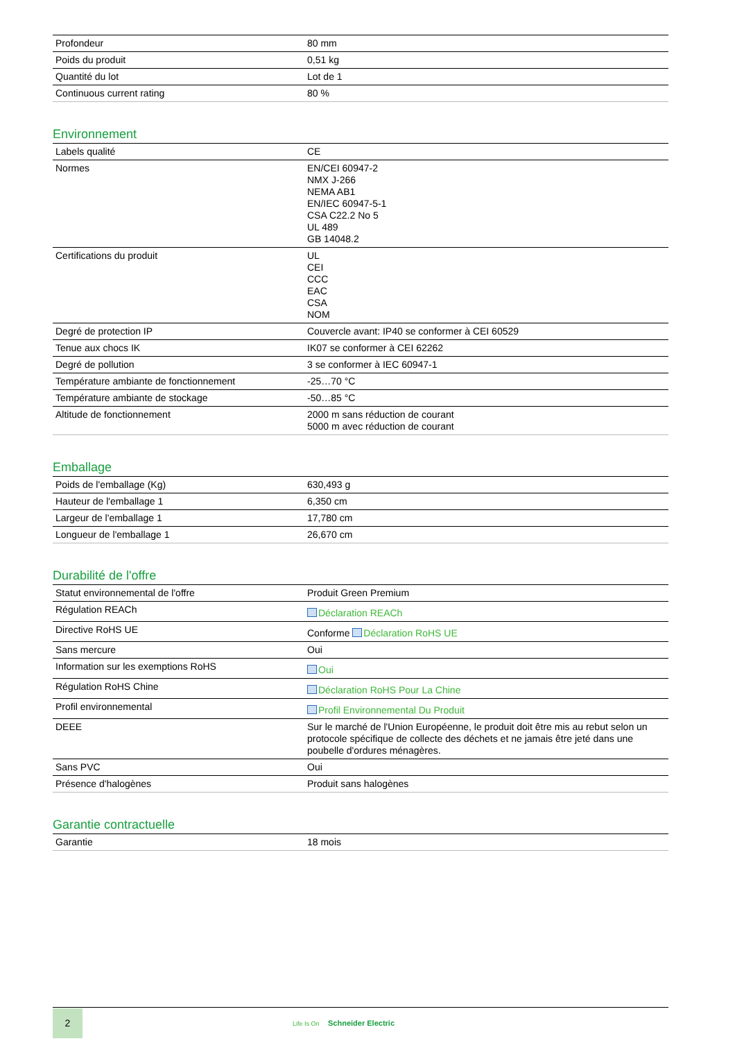| Profondeur | 80 mm |
| Poids du produit | 0,51 kg |
| Quantité du lot | Lot de 1 |
| Continuous current rating | 80 % |
Environnement
| Labels qualité | CE |
| Normes | EN/CEI 60947-2 NMX J-266 NEMA AB1 EN/IEC 60947-5-1 CSA C22.2 No 5 UL 489 GB 14048.2 |
| Certifications du produit | UL CEI CCC EAC CSA NOM |
| Degré de protection IP | Couvercle avant: IP40 se conformer à CEI 60529 |
| Tenue aux chocs IK | IK07 se conformer à CEI 62262 |
| Degré de pollution | 3 se conformer à IEC 60947-1 |
| Température ambiante de fonctionnement | -25…70 °C |
| Température ambiante de stockage | -50…85 °C |
| Altitude de fonctionnement | 2000 m sans réduction de courant 5000 m avec réduction de courant |
Emballage
| Poids de l'emballage (Kg) | 630,493 g |
| Hauteur de l'emballage 1 | 6,350 cm |
| Largeur de l'emballage 1 | 17,780 cm |
| Longueur de l'emballage 1 | 26,670 cm |
Durabilité de l'offre
| Statut environnemental de l'offre | Produit Green Premium |
| Régulation REACh | Déclaration REACh |
| Directive RoHS UE | Conforme Déclaration RoHS UE |
| Sans mercure | Oui |
| Information sur les exemptions RoHS | Oui |
| Régulation RoHS Chine | Déclaration RoHS Pour La Chine |
| Profil environnemental | Profil Environnemental Du Produit |
| DEEE | Sur le marché de l'Union Européenne, le produit doit être mis au rebut selon un protocole spécifique de collecte des déchets et ne jamais être jeté dans une poubelle d'ordures ménagères. |
| Sans PVC | Oui |
| Présence d'halogènes | Produit sans halogènes |
Garantie contractuelle
| Garantie | 18 mois |
2
Life Is On Schneider Electric